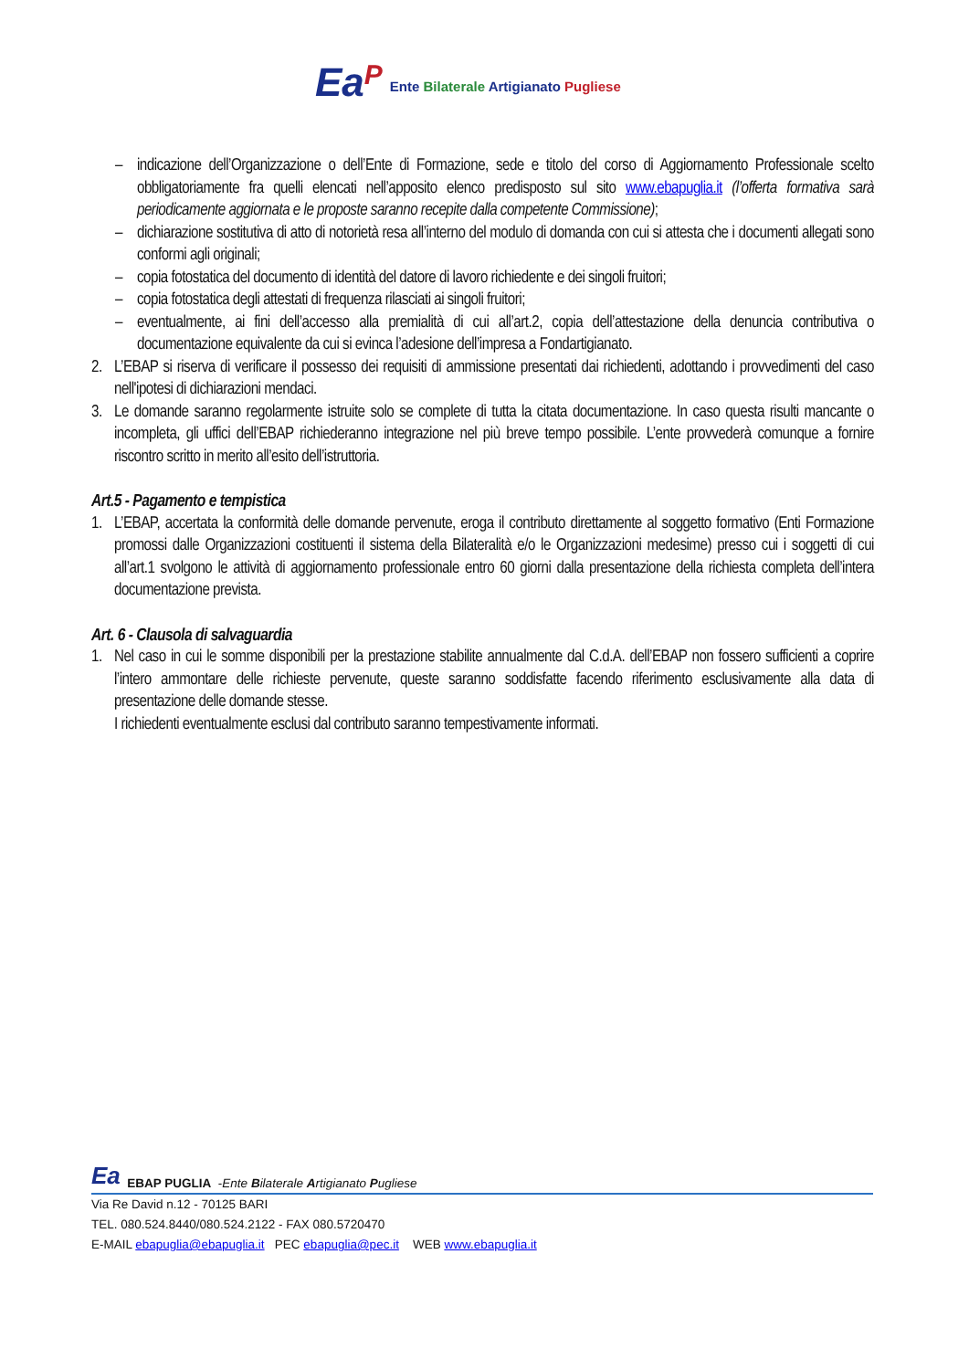EaP
Ente Bilaterale Artigianato Pugliese
– indicazione dell’Organizzazione o dell’Ente di Formazione, sede e titolo del corso di Aggiornamento Professionale scelto obbligatoriamente fra quelli elencati nell’apposito elenco predisposto sul sito www.ebapuglia.it (l’offerta formativa sarà periodicamente aggiornata e le proposte saranno recepite dalla competente Commissione);
– dichiarazione sostitutiva di atto di notorietà resa all’interno del modulo di domanda con cui si attesta che i documenti allegati sono conformi agli originali;
– copia fotostatica del documento di identità del datore di lavoro richiedente e dei singoli fruitori;
– copia fotostatica degli attestati di frequenza rilasciati ai singoli fruitori;
– eventualmente, ai fini dell’accesso alla premialità di cui all’art.2, copia dell’attestazione della denuncia contributiva o documentazione equivalente da cui si evinca l’adesione dell’impresa a Fondartigianato.
2. L’EBAP si riserva di verificare il possesso dei requisiti di ammissione presentati dai richiedenti, adottando i provvedimenti del caso nell'ipotesi di dichiarazioni mendaci.
3. Le domande saranno regolarmente istruite solo se complete di tutta la citata documentazione. In caso questa risulti mancante o incompleta, gli uffici dell’EBAP richiederanno integrazione nel più breve tempo possibile. L’ente provvederà comunque a fornire riscontro scritto in merito all’esito dell’istruttoria.
Art.5 - Pagamento e tempistica
1. L’EBAP, accertata la conformità delle domande pervenute, eroga il contributo direttamente al soggetto formativo (Enti Formazione promossi dalle Organizzazioni costituenti il sistema della Bilateralità e/o le Organizzazioni medesime) presso cui i soggetti di cui all’art.1 svolgono le attività di aggiornamento professionale entro 60 giorni dalla presentazione della richiesta completa dell’intera documentazione prevista.
Art. 6 - Clausola di salvaguardia
1. Nel caso in cui le somme disponibili per la prestazione stabilite annualmente dal C.d.A. dell’EBAP non fossero sufficienti a coprire l’intero ammontare delle richieste pervenute, queste saranno soddisfatte facendo riferimento esclusivamente alla data di presentazione delle domande stesse.
I richiedenti eventualmente esclusi dal contributo saranno tempestivamente informati.
Ea EBAP PUGLIA - Ente Bilaterale Artigianato Pugliese
Via Re David n.12 - 70125 BARI
TEL. 080.524.8440/080.524.2122 - FAX 080.5720470
E-MAIL ebapuglia@ebapuglia.it PEC ebapuglia@pec.it WEB www.ebapuglia.it